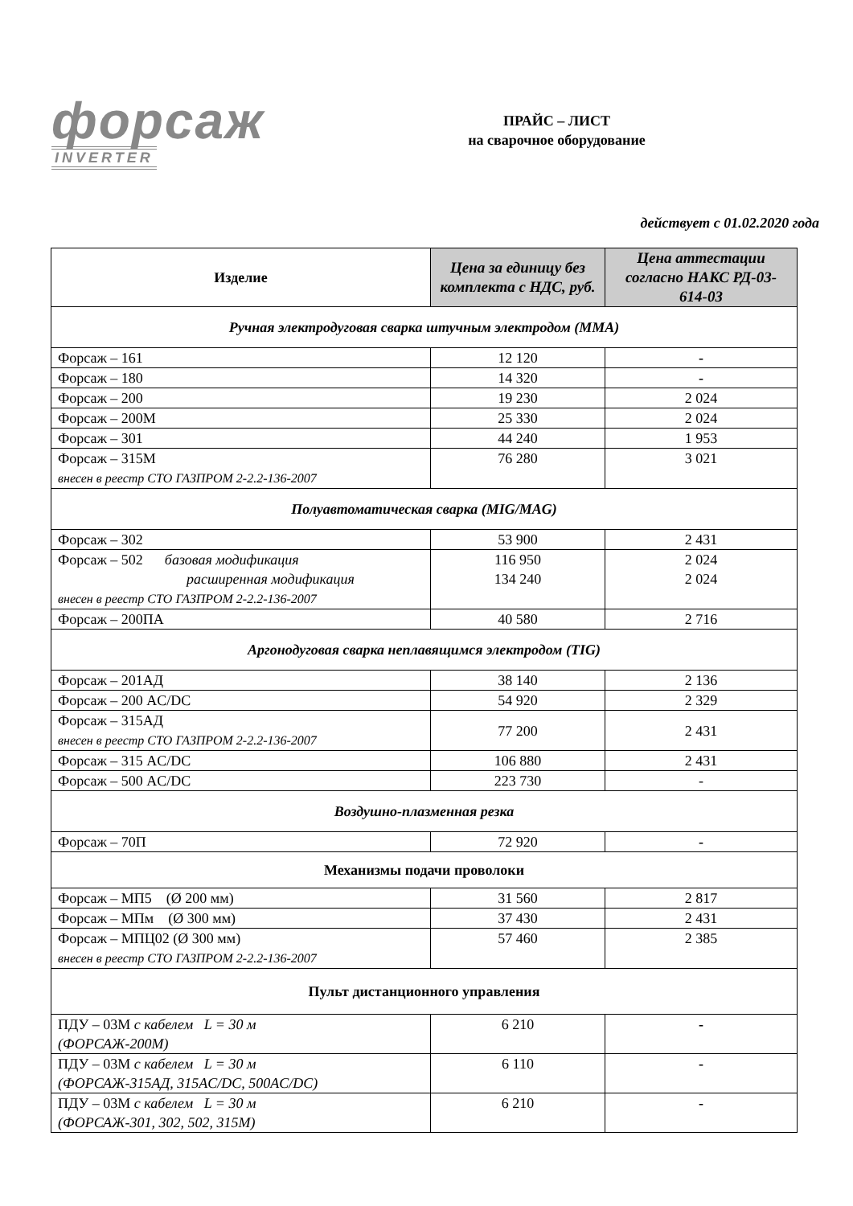форсаж
INVERTER
ПРАЙС – ЛИСТ
на сварочное оборудование
действует с 01.02.2020 года
| Изделие | Цена за единицу без комплекта с НДС, руб. | Цена аттестации согласно НАКС РД-03-614-03 |
| --- | --- | --- |
| Ручная электродуговая сварка штучным электродом (ММА) | | |
| Форсаж – 161 | 12 120 | - |
| Форсаж – 180 | 14 320 | - |
| Форсаж – 200 | 19 230 | 2 024 |
| Форсаж – 200М | 25 330 | 2 024 |
| Форсаж – 301 | 44 240 | 1 953 |
| Форсаж – 315М внесен в реестр СТО ГАЗПРОМ 2-2.2-136-2007 | 76 280 | 3 021 |
| Полуавтоматическая сварка (MIG/MAG) | | |
| Форсаж – 302 | 53 900 | 2 431 |
| Форсаж – 502 базовая модификация расширенная модификация внесен в реестр СТО ГАЗПРОМ 2-2.2-136-2007 | 116 950 134 240 | 2 024 2 024 |
| Форсаж – 200ПА | 40 580 | 2 716 |
| Аргонодуговая сварка неплавящимся электродом (TIG) | | |
| Форсаж – 201АД | 38 140 | 2 136 |
| Форсаж – 200 AC/DC | 54 920 | 2 329 |
| Форсаж – 315АД внесен в реестр СТО ГАЗПРОМ 2-2.2-136-2007 | 77 200 | 2 431 |
| Форсаж – 315 AC/DC | 106 880 | 2 431 |
| Форсаж – 500 AC/DC | 223 730 | - |
| Воздушно-плазменная резка | | |
| Форсаж – 70П | 72 920 | - |
| Механизмы подачи проволоки | | |
| Форсаж – МП5 (Ø 200 мм) | 31 560 | 2 817 |
| Форсаж – МПм (Ø 300 мм) | 37 430 | 2 431 |
| Форсаж – МПЦ02 (Ø 300 мм) внесен в реестр СТО ГАЗПРОМ 2-2.2-136-2007 | 57 460 | 2 385 |
| Пульт дистанционного управления | | |
| ПДУ – 03М с кабелем L = 30 м (ФОРСАЖ-200М) | 6 210 | - |
| ПДУ – 03М с кабелем L = 30 м (ФОРСАЖ-315АД, 315AC/DC, 500AC/DC) | 6 110 | - |
| ПДУ – 03М с кабелем L = 30 м (ФОРСАЖ-301, 302, 502, 315М) | 6 210 | - |